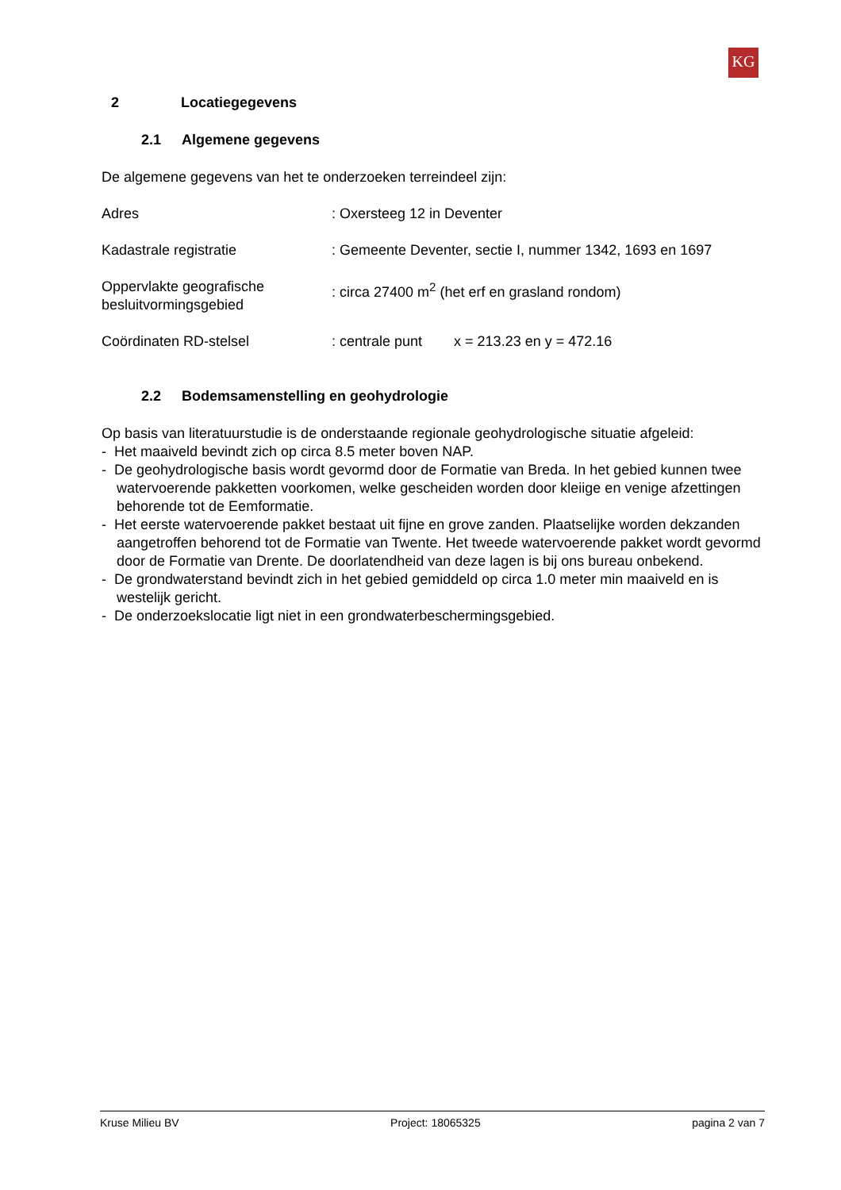KG
2 Locatiegegevens
2.1 Algemene gegevens
De algemene gegevens van het te onderzoeken terreindeel zijn:
Adres : Oxersteeg 12 in Deventer
Kadastrale registratie : Gemeente Deventer, sectie I, nummer 1342, 1693 en 1697
Oppervlakte geografische besluitvormingsgebied
: circa 27400 m<sup>2</sup> (het erf en grasland rondom)
Coördinaten RD-stelsel : centrale punt x = 213.23 en y = 472.16
2.2 Bodemsamenstelling en geohydrologie
Op basis van literatuurstudie is de onderstaande regionale geohydrologische situatie afgeleid:
- Het maaiveld bevindt zich op circa 8.5 meter boven NAP.
- De geohydrologische basis wordt gevormd door de Formatie van Breda. In het gebied kunnen twee watervoerende pakketten voorkomen, welke gescheiden worden door kleiige en venige afzettingen behorende tot de Eemformatie.
- Het eerste watervoerende pakket bestaat uit fijne en grove zanden. Plaatselijke worden dekzanden aangetroffen behorend tot de Formatie van Twente. Het tweede watervoerende pakket wordt gevormd door de Formatie van Drente. De doorlatendheid van deze lagen is bij ons bureau onbekend.
- De grondwaterstand bevindt zich in het gebied gemiddeld op circa 1.0 meter min maaiveld en is westelijk gericht.
- De onderzoekslocatie ligt niet in een grondwaterbeschermingsgebied.
Kruse Milieu BV Project: 18065325 pagina 2 van 7